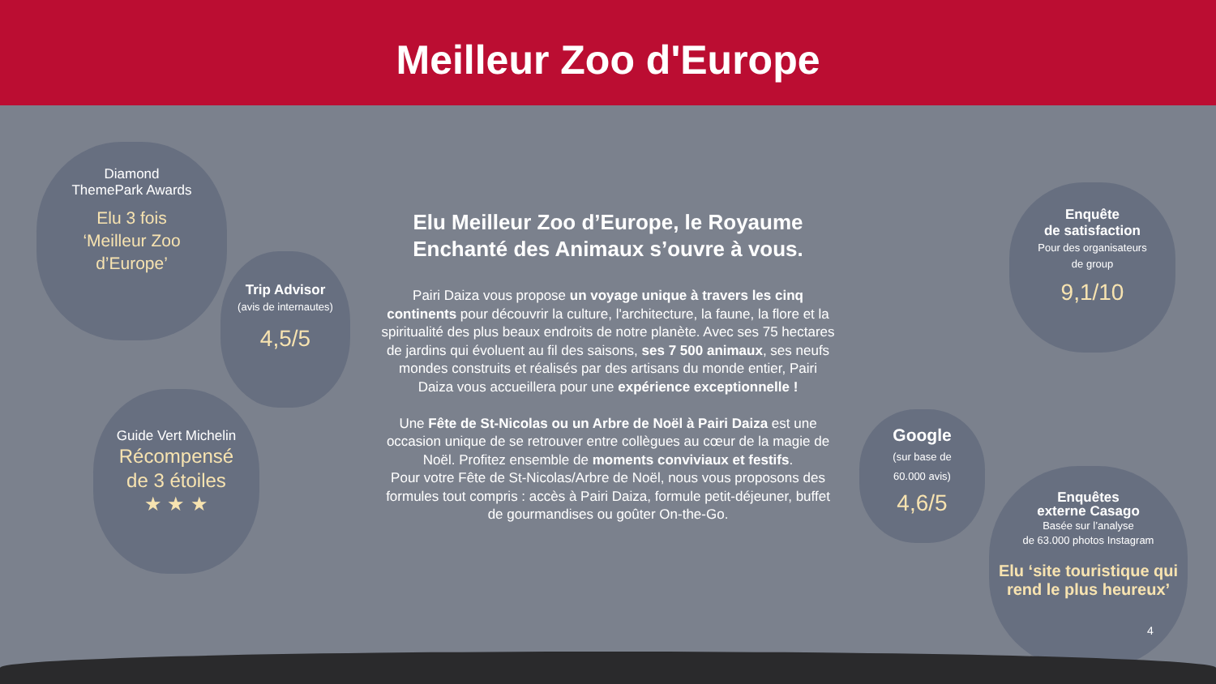Meilleur Zoo d'Europe
Diamond
ThemePark Awards
Elu 3 fois
‘Meilleur Zoo
d’Europe’
Trip Advisor
(avis de internautes)
4,5/5
Guide Vert Michelin
Récompensé
de 3 étoiles
★ ★ ★
Elu Meilleur Zoo d’Europe, le Royaume Enchanté des Animaux s’ouvre à vous.
Pairi Daiza vous propose un voyage unique à travers les cinq continents pour découvrir la culture, l'architecture, la faune, la flore et la spiritualité des plus beaux endroits de notre planète. Avec ses 75 hectares de jardins qui évoluent au fil des saisons, ses 7 500 animaux, ses neufs mondes construits et réalisés par des artisans du monde entier, Pairi Daiza vous accueillera pour une expérience exceptionnelle !
Une Fête de St-Nicolas ou un Arbre de Noël à Pairi Daiza est une occasion unique de se retrouver entre collègues au cœur de la magie de Noël. Profitez ensemble de moments conviviaux et festifs.
Pour votre Fête de St-Nicolas/Arbre de Noël, nous vous proposons des formules tout compris : accès à Pairi Daiza, formule petit-déjeuner, buffet de gourmandises ou goûter On-the-Go.
Enquête
de satisfaction
Pour des organisateurs
de group
9,1/10
Google
(sur base de
60.000 avis)
4,6/5
Enquêtes
externe Casago
Basée sur l’analyse
de 63.000 photos Instagram
Elu ‘site touristique qui rend le plus heureux’
4